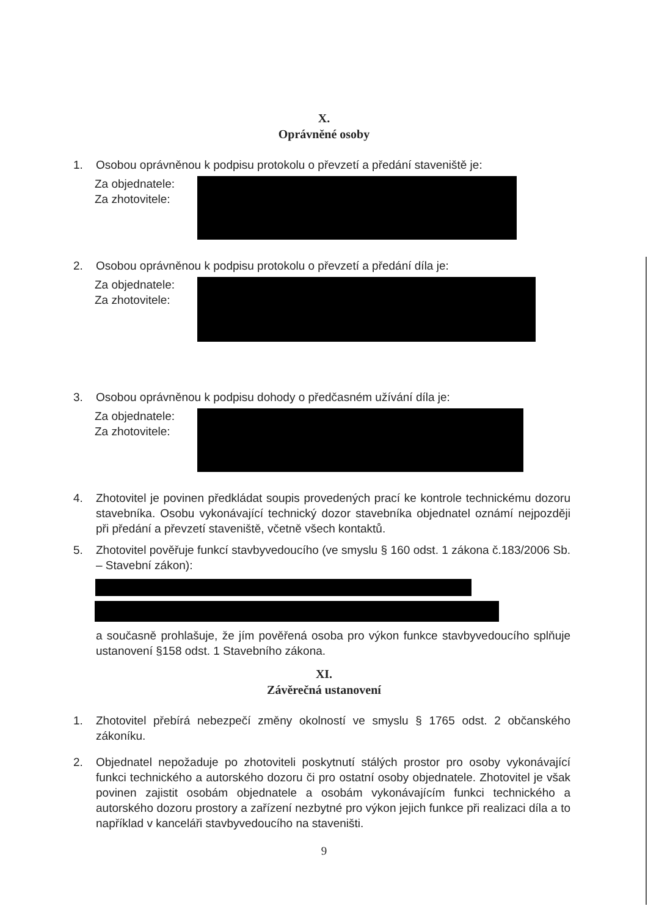X.
Oprávněné osoby
1. Osobou oprávněnou k podpisu protokolu o převzetí a předání staveniště je:
Za objednatele:
Za zhotovitele:
2. Osobou oprávněnou k podpisu protokolu o převzetí a předání díla je:
Za objednatele:
Za zhotovitele:
3. Osobou oprávněnou k podpisu dohody o předčasném užívání díla je:
Za objednatele:
Za zhotovitele:
4. Zhotovitel je povinen předkládat soupis provedených prací ke kontrole technickému dozoru stavebníka. Osobu vykonávající technický dozor stavebníka objednatel oznámí nejpozději při předání a převzetí staveniště, včetně všech kontaktů.
5. Zhotovitel pověřuje funkcí stavbyvedoucího (ve smyslu § 160 odst. 1 zákona č.183/2006 Sb. – Stavební zákon):
a současně prohlašuje, že jím pověřená osoba pro výkon funkce stavbyvedoucího splňuje ustanovení §158 odst. 1 Stavebního zákona.
XI.
Závěrečná ustanovení
1. Zhotovitel přebírá nebezpečí změny okolností ve smyslu § 1765 odst. 2 občanského zákoníku.
2. Objednatel nepožaduje po zhotoviteli poskytnutí stálých prostor pro osoby vykonávající funkci technického a autorského dozoru či pro ostatní osoby objednatele. Zhotovitel je však povinen zajistit osobám objednatele a osobám vykonávajícím funkci technického a autorského dozoru prostory a zařízení nezbytné pro výkon jejich funkce při realizaci díla a to například v kanceláři stavbyvedoucího na staveništi.
9